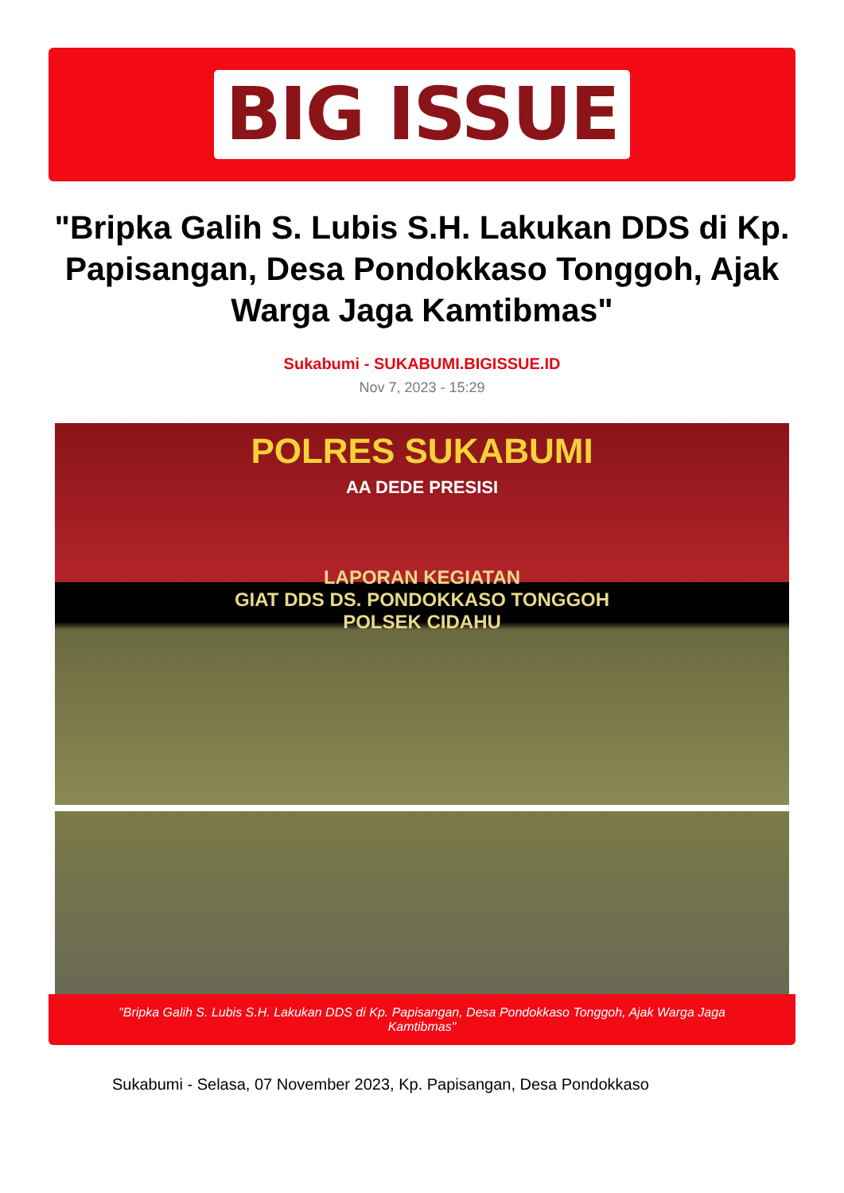BIG ISSUE
"Bripka Galih S. Lubis S.H. Lakukan DDS di Kp. Papisangan, Desa Pondokkaso Tonggoh, Ajak Warga Jaga Kamtibmas"
Sukabumi - SUKABUMI.BIGISSUE.ID
Nov 7, 2023 - 15:29
POLRES SUKABUMI
AA DEDE PRESISI
LAPORAN KEGIATAN
GIAT DDS DS. PONDOKKASO TONGGOH
POLSEK CIDAHU
"Bripka Galih S. Lubis S.H. Lakukan DDS di Kp. Papisangan, Desa Pondokkaso Tonggoh, Ajak Warga Jaga Kamtibmas"
Sukabumi - Selasa, 07 November 2023, Kp. Papisangan, Desa Pondokkaso